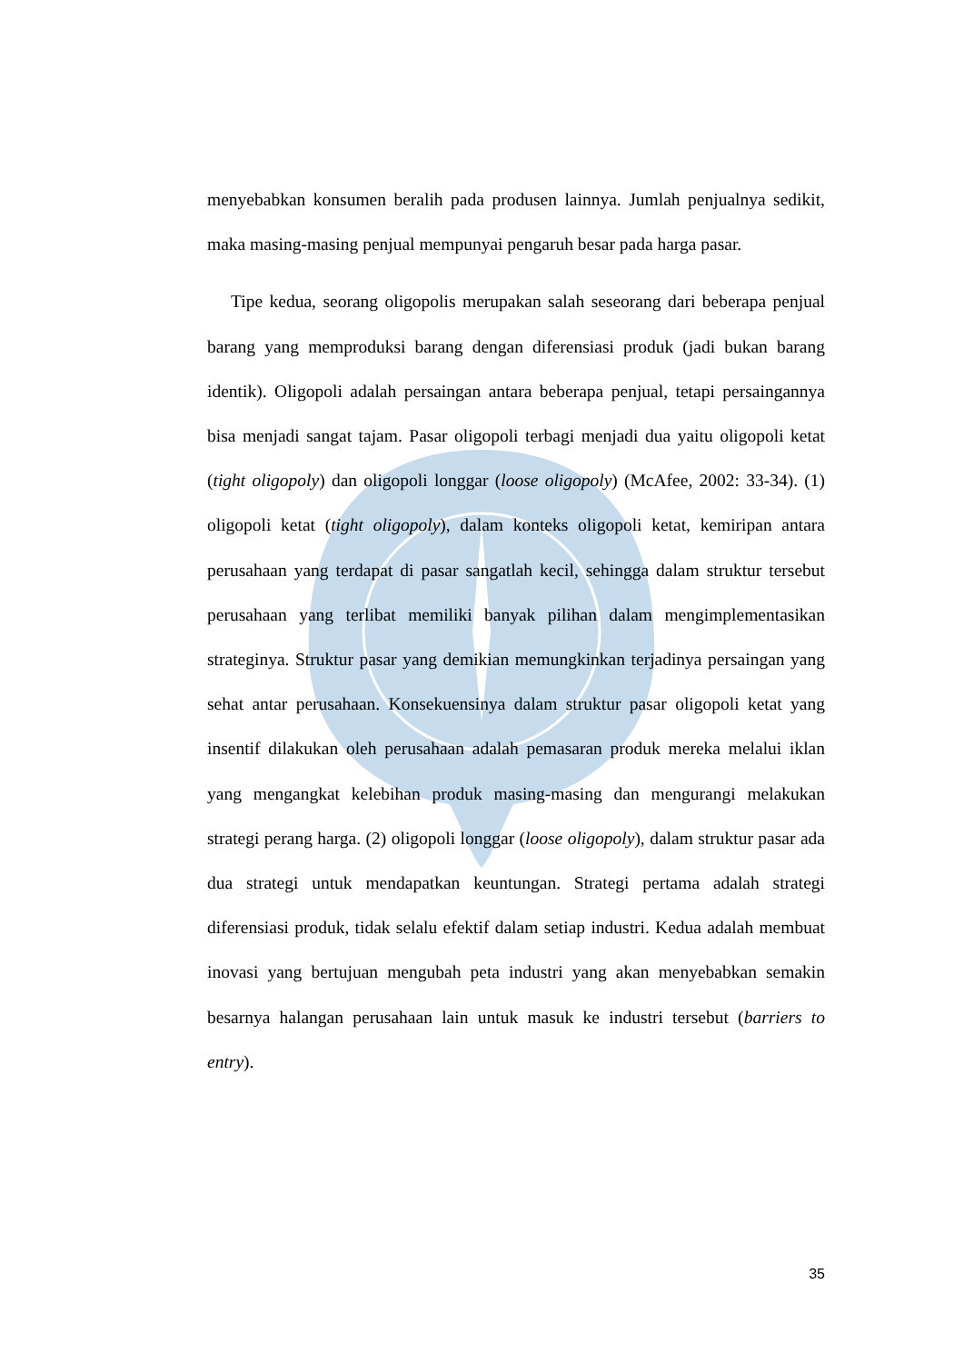menyebabkan konsumen beralih pada produsen lainnya. Jumlah penjualnya sedikit, maka masing-masing penjual mempunyai pengaruh besar pada harga pasar.
Tipe kedua, seorang oligopolis merupakan salah seseorang dari beberapa penjual barang yang memproduksi barang dengan diferensiasi produk (jadi bukan barang identik). Oligopoli adalah persaingan antara beberapa penjual, tetapi persaingannya bisa menjadi sangat tajam. Pasar oligopoli terbagi menjadi dua yaitu oligopoli ketat (tight oligopoly) dan oligopoli longgar (loose oligopoly) (McAfee, 2002: 33-34). (1) oligopoli ketat (tight oligopoly), dalam konteks oligopoli ketat, kemiripan antara perusahaan yang terdapat di pasar sangatlah kecil, sehingga dalam struktur tersebut perusahaan yang terlibat memiliki banyak pilihan dalam mengimplementasikan strateginya. Struktur pasar yang demikian memungkinkan terjadinya persaingan yang sehat antar perusahaan. Konsekuensinya dalam struktur pasar oligopoli ketat yang insentif dilakukan oleh perusahaan adalah pemasaran produk mereka melalui iklan yang mengangkat kelebihan produk masing-masing dan mengurangi melakukan strategi perang harga. (2) oligopoli longgar (loose oligopoly), dalam struktur pasar ada dua strategi untuk mendapatkan keuntungan. Strategi pertama adalah strategi diferensiasi produk, tidak selalu efektif dalam setiap industri. Kedua adalah membuat inovasi yang bertujuan mengubah peta industri yang akan menyebabkan semakin besarnya halangan perusahaan lain untuk masuk ke industri tersebut (barriers to entry).
35